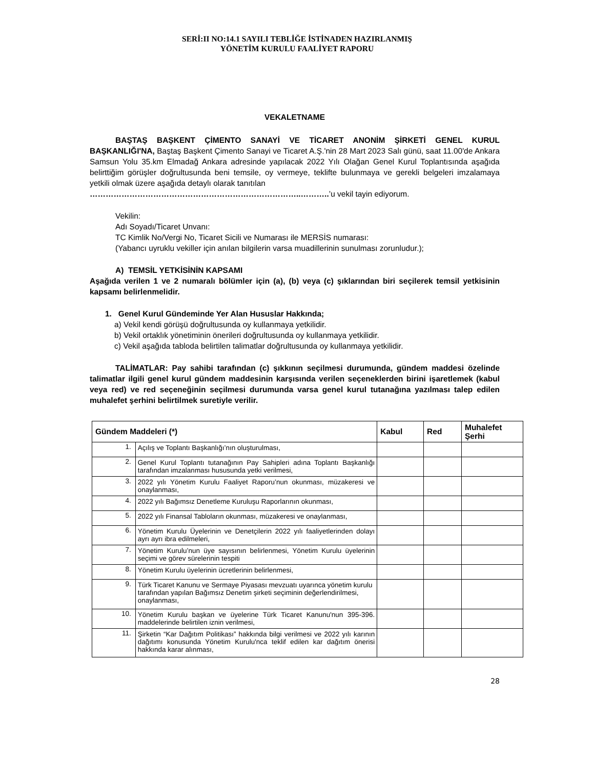SERİ:II NO:14.1 SAYILI TEBLİĞE İSTİNADEN HAZIRLANMIŞ
YÖNETİM KURULU FAALİYET RAPORU
VEKALETNAME
BAŞTAŞ BAŞKENT ÇİMENTO SANAYİ VE TİCARET ANONİM ŞİRKETİ GENEL KURUL BAŞKANLIĞI'NA, Baştaş Başkent Çimento Sanayi ve Ticaret A.Ş.'nin 28 Mart 2023 Salı günü, saat 11.00'de Ankara Samsun Yolu 35.km Elmadağ Ankara adresinde yapılacak 2022 Yılı Olağan Genel Kurul Toplantısında aşağıda belirttiğim görüşler doğrultusunda beni temsile, oy vermeye, teklifte bulunmaya ve gerekli belgeleri imzalamaya yetkili olmak üzere aşağıda detaylı olarak tanıtılan
……………………………………………………………………..………..’u vekil tayin ediyorum.
Vekilin:
Adı Soyadı/Ticaret Unvanı:
TC Kimlik No/Vergi No, Ticaret Sicili ve Numarası ile MERSİS numarası:
(Yabancı uyruklu vekiller için anılan bilgilerin varsa muadillerinin sunulması zorunludur.);
A) TEMSİL YETKİSİNİN KAPSAMI
Aşağıda verilen 1 ve 2 numaralı bölümler için (a), (b) veya (c) şıklarından biri seçilerek temsil yetkisinin kapsamı belirlenmelidir.
1. Genel Kurul Gündeminde Yer Alan Hususlar Hakkında;
a) Vekil kendi görüşü doğrultusunda oy kullanmaya yetkilidir.
b) Vekil ortaklık yönetiminin önerileri doğrultusunda oy kullanmaya yetkilidir.
c) Vekil aşağıda tabloda belirtilen talimatlar doğrultusunda oy kullanmaya yetkilidir.
TALİMATLAR: Pay sahibi tarafından (c) şıkkının seçilmesi durumunda, gündem maddesi özelinde talimatlar ilgili genel kurul gündem maddesinin karşısında verilen seçeneklerden birini işaretlemek (kabul veya red) ve red seçeneğinin seçilmesi durumunda varsa genel kurul tutanağına yazılması talep edilen muhalefet şerhini belirtilmek suretiyle verilir.
| Gündem Maddeleri (*) | | Kabul | Red | Muhalefet Şerhi |
| --- | --- | --- | --- | --- |
| 1. | Açılış ve Toplantı Başkanlığı’nın oluşturulması, | | | |
| 2. | Genel Kurul Toplantı tutanağının Pay Sahipleri adına Toplantı Başkanlığı tarafından imzalanması hususunda yetki verilmesi, | | | |
| 3. | 2022 yılı Yönetim Kurulu Faaliyet Raporu’nun okunması, müzakeresi ve onaylanması, | | | |
| 4. | 2022 yılı Bağımsız Denetleme Kuruluşu Raporlarının okunması, | | | |
| 5. | 2022 yılı Finansal Tabloların okunması, müzakeresi ve onaylanması, | | | |
| 6. | Yönetim Kurulu Üyelerinin ve Denetçilerin 2022 yılı faaliyetlerinden dolayı ayrı ayrı ibra edilmeleri, | | | |
| 7. | Yönetim Kurulu’nun üye sayısının belirlenmesi, Yönetim Kurulu üyelerinin seçimi ve görev sürelerinin tespiti | | | |
| 8. | Yönetim Kurulu üyelerinin ücretlerinin belirlenmesi, | | | |
| 9. | Türk Ticaret Kanunu ve Sermaye Piyasası mevzuatı uyarınca yönetim kurulu tarafından yapılan Bağımsız Denetim şirketi seçiminin değerlendirilmesi, onaylanması, | | | |
| 10. | Yönetim Kurulu başkan ve üyelerine Türk Ticaret Kanunu'nun 395-396. maddelerinde belirtilen iznin verilmesi, | | | |
| 11. | Şirketin “Kar Dağıtım Politikası” hakkında bilgi verilmesi ve 2022 yılı karının dağıtımı konusunda Yönetim Kurulu'nca teklif edilen kar dağıtım önerisi hakkında karar alınması, | | | |
28